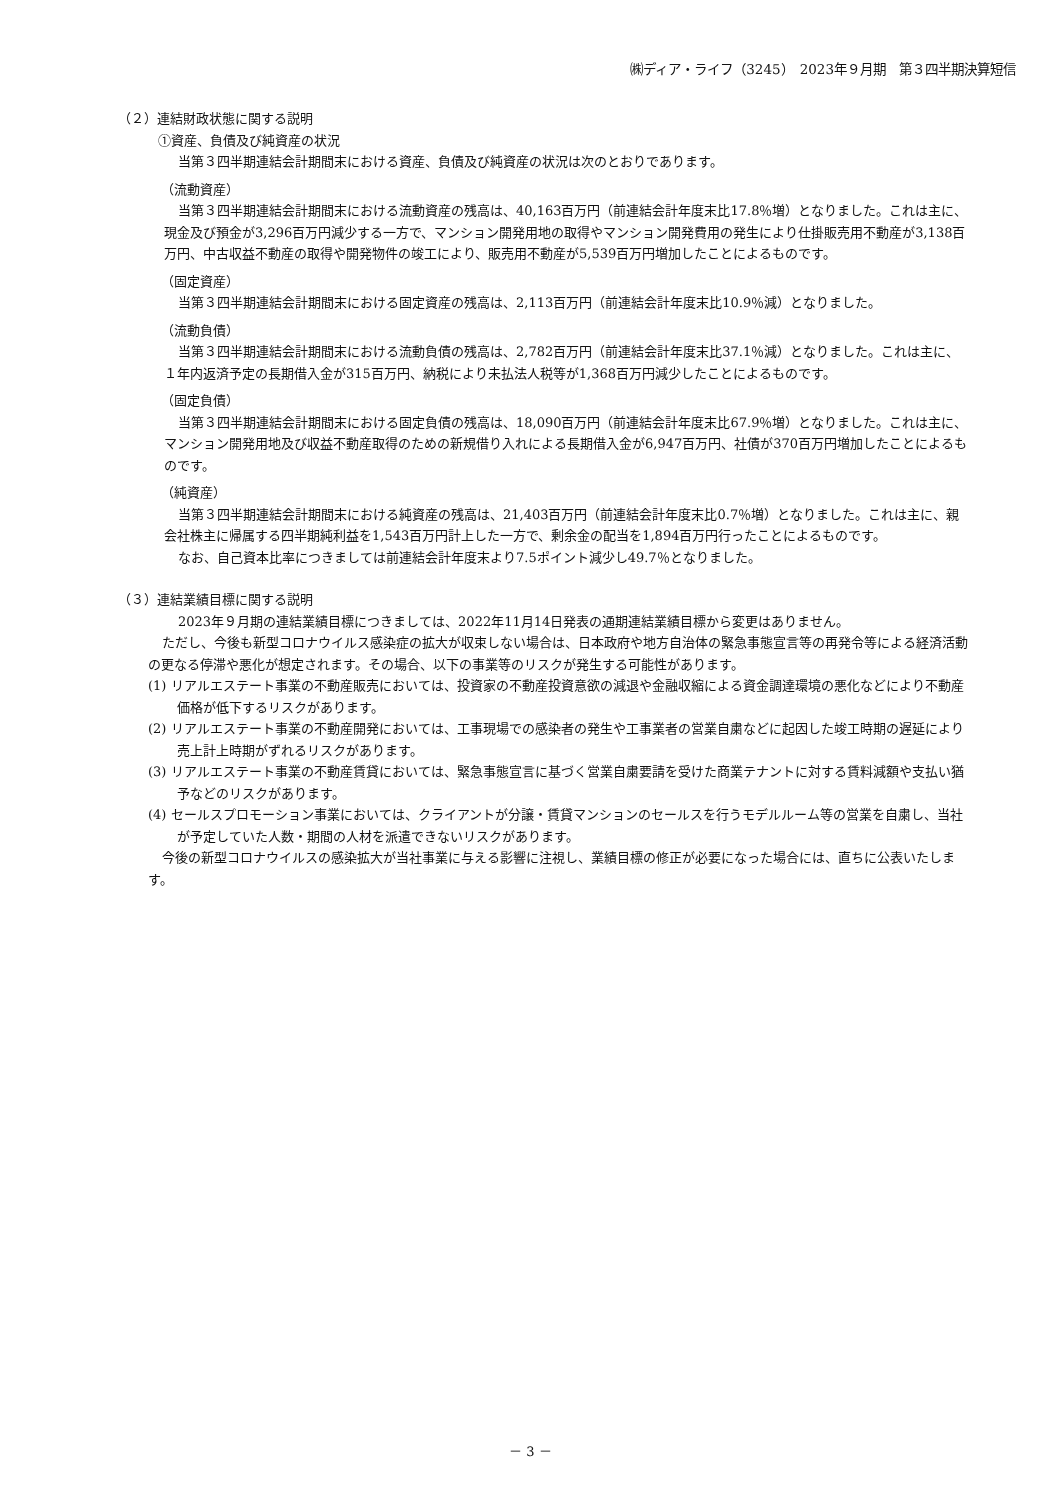㈱ディア・ライフ（3245）　2023年９月期　第３四半期決算短信
（２）連結財政状態に関する説明
①資産、負債及び純資産の状況
当第３四半期連結会計期間末における資産、負債及び純資産の状況は次のとおりであります。
（流動資産）
当第３四半期連結会計期間末における流動資産の残高は、40,163百万円（前連結会計年度末比17.8％増）となりました。これは主に、現金及び預金が3,296百万円減少する一方で、マンション開発用地の取得やマンション開発費用の発生により仕掛販売用不動産が3,138百万円、中古収益不動産の取得や開発物件の竣工により、販売用不動産が5,539百万円増加したことによるものです。
（固定資産）
当第３四半期連結会計期間末における固定資産の残高は、2,113百万円（前連結会計年度末比10.9％減）となりました。
（流動負債）
当第３四半期連結会計期間末における流動負債の残高は、2,782百万円（前連結会計年度末比37.1％減）となりました。これは主に、１年内返済予定の長期借入金が315百万円、納税により未払法人税等が1,368百万円減少したことによるものです。
（固定負債）
当第３四半期連結会計期間末における固定負債の残高は、18,090百万円（前連結会計年度末比67.9％増）となりました。これは主に、マンション開発用地及び収益不動産取得のための新規借り入れによる長期借入金が6,947百万円、社債が370百万円増加したことによるものです。
（純資産）
当第３四半期連結会計期間末における純資産の残高は、21,403百万円（前連結会計年度末比0.7％増）となりました。これは主に、親会社株主に帰属する四半期純利益を1,543百万円計上した一方で、剰余金の配当を1,894百万円行ったことによるものです。
なお、自己資本比率につきましては前連結会計年度末より7.5ポイント減少し49.7％となりました。
（３）連結業績目標に関する説明
2023年９月期の連結業績目標につきましては、2022年11月14日発表の通期連結業績目標から変更はありません。
ただし、今後も新型コロナウイルス感染症の拡大が収束しない場合は、日本政府や地方自治体の緊急事態宣言等の再発令等による経済活動の更なる停滞や悪化が想定されます。その場合、以下の事業等のリスクが発生する可能性があります。
(1) リアルエステート事業の不動産販売においては、投資家の不動産投資意欲の減退や金融収縮による資金調達環境の悪化などにより不動産価格が低下するリスクがあります。
(2) リアルエステート事業の不動産開発においては、工事現場での感染者の発生や工事業者の営業自粛などに起因した竣工時期の遅延により売上計上時期がずれるリスクがあります。
(3) リアルエステート事業の不動産賃貸においては、緊急事態宣言に基づく営業自粛要請を受けた商業テナントに対する賃料減額や支払い猶予などのリスクがあります。
(4) セールスプロモーション事業においては、クライアントが分譲・賃貸マンションのセールスを行うモデルルーム等の営業を自粛し、当社が予定していた人数・期間の人材を派遣できないリスクがあります。
今後の新型コロナウイルスの感染拡大が当社事業に与える影響に注視し、業績目標の修正が必要になった場合には、直ちに公表いたします。
－ 3 －